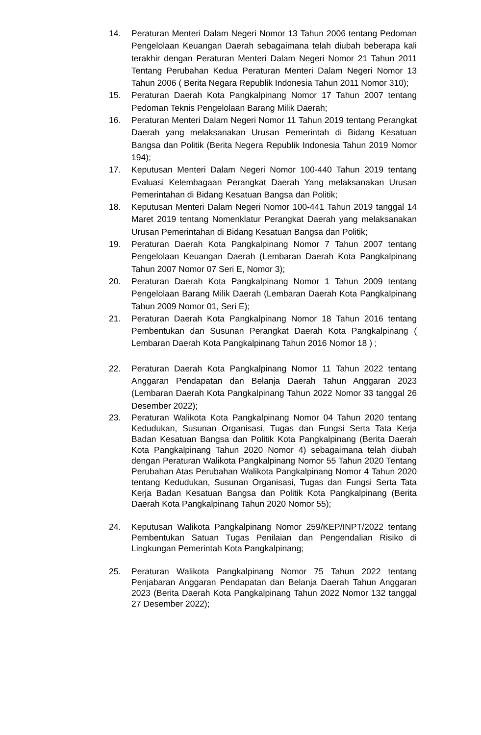14. Peraturan Menteri Dalam Negeri Nomor 13 Tahun 2006 tentang Pedoman Pengelolaan Keuangan Daerah sebagaimana telah diubah beberapa kali terakhir dengan Peraturan Menteri Dalam Negeri Nomor 21 Tahun 2011 Tentang Perubahan Kedua Peraturan Menteri Dalam Negeri Nomor 13 Tahun 2006 ( Berita Negara Republik Indonesia Tahun 2011 Nomor 310);
15. Peraturan Daerah Kota Pangkalpinang Nomor 17 Tahun 2007 tentang Pedoman Teknis Pengelolaan Barang Milik Daerah;
16. Peraturan Menteri Dalam Negeri Nomor 11 Tahun 2019 tentang Perangkat Daerah yang melaksanakan Urusan Pemerintah di Bidang Kesatuan Bangsa dan Politik (Berita Negera Republik Indonesia Tahun 2019 Nomor 194);
17. Keputusan Menteri Dalam Negeri Nomor 100-440 Tahun 2019 tentang Evaluasi Kelembagaan Perangkat Daerah Yang melaksanakan Urusan Pemerintahan di Bidang Kesatuan Bangsa dan Politik;
18. Keputusan Menteri Dalam Negeri Nomor 100-441 Tahun 2019 tanggal 14 Maret 2019 tentang Nomenklatur Perangkat Daerah yang melaksanakan Urusan Pemerintahan di Bidang Kesatuan Bangsa dan Politik;
19. Peraturan Daerah Kota Pangkalpinang Nomor 7 Tahun 2007 tentang Pengelolaan Keuangan Daerah (Lembaran Daerah Kota Pangkalpinang Tahun 2007 Nomor 07 Seri E, Nomor 3);
20. Peraturan Daerah Kota Pangkalpinang Nomor 1 Tahun 2009 tentang Pengelolaan Barang Milik Daerah (Lembaran Daerah Kota Pangkalpinang Tahun 2009 Nomor 01, Seri E);
21. Peraturan Daerah Kota Pangkalpinang Nomor 18 Tahun 2016 tentang Pembentukan dan Susunan Perangkat Daerah Kota Pangkalpinang ( Lembaran Daerah Kota Pangkalpinang Tahun 2016 Nomor 18 ) ;
22. Peraturan Daerah Kota Pangkalpinang Nomor 11 Tahun 2022 tentang Anggaran Pendapatan dan Belanja Daerah Tahun Anggaran 2023 (Lembaran Daerah Kota Pangkalpinang Tahun 2022 Nomor 33 tanggal 26 Desember 2022);
23. Peraturan Walikota Kota Pangkalpinang Nomor 04 Tahun 2020 tentang Kedudukan, Susunan Organisasi, Tugas dan Fungsi Serta Tata Kerja Badan Kesatuan Bangsa dan Politik Kota Pangkalpinang (Berita Daerah Kota Pangkalpinang Tahun 2020 Nomor 4) sebagaimana telah diubah dengan Peraturan Walikota Pangkalpinang Nomor 55 Tahun 2020 Tentang Perubahan Atas Perubahan Walikota Pangkalpinang Nomor 4 Tahun 2020 tentang Kedudukan, Susunan Organisasi, Tugas dan Fungsi Serta Tata Kerja Badan Kesatuan Bangsa dan Politik Kota Pangkalpinang (Berita Daerah Kota Pangkalpinang Tahun 2020 Nomor 55);
24. Keputusan Walikota Pangkalpinang Nomor 259/KEP/INPT/2022 tentang Pembentukan Satuan Tugas Penilaian dan Pengendalian Risiko di Lingkungan Pemerintah Kota Pangkalpinang;
25. Peraturan Walikota Pangkalpinang Nomor 75 Tahun 2022 tentang Penjabaran Anggaran Pendapatan dan Belanja Daerah Tahun Anggaran 2023 (Berita Daerah Kota Pangkalpinang Tahun 2022 Nomor 132 tanggal 27 Desember 2022);